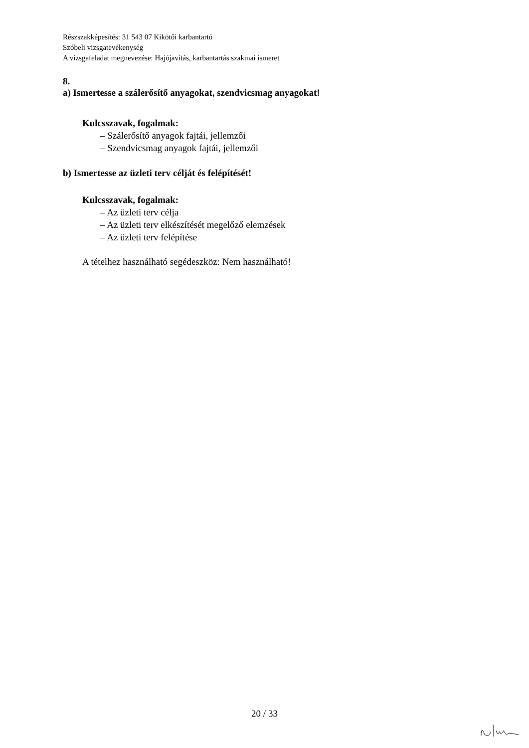Részszakképesítés: 31 543 07 Kikötői karbantartó
Szóbeli vizsgatevékenység
A vizsgafeladat megnevezése: Hajójavítás, karbantartás szakmai ismeret
8.
a) Ismertesse a szálerősítő anyagokat, szendvicsmag anyagokat!
Kulcsszavak, fogalmak:
– Szálerősítő anyagok fajtái, jellemzői
– Szendvicsmag anyagok fajtái, jellemzői
b) Ismertesse az üzleti terv célját és felépítését!
Kulcsszavak, fogalmak:
– Az üzleti terv célja
– Az üzleti terv elkészítését megelőző elemzések
– Az üzleti terv felépítése
A tételhez használható segédeszköz: Nem használható!
20 / 33